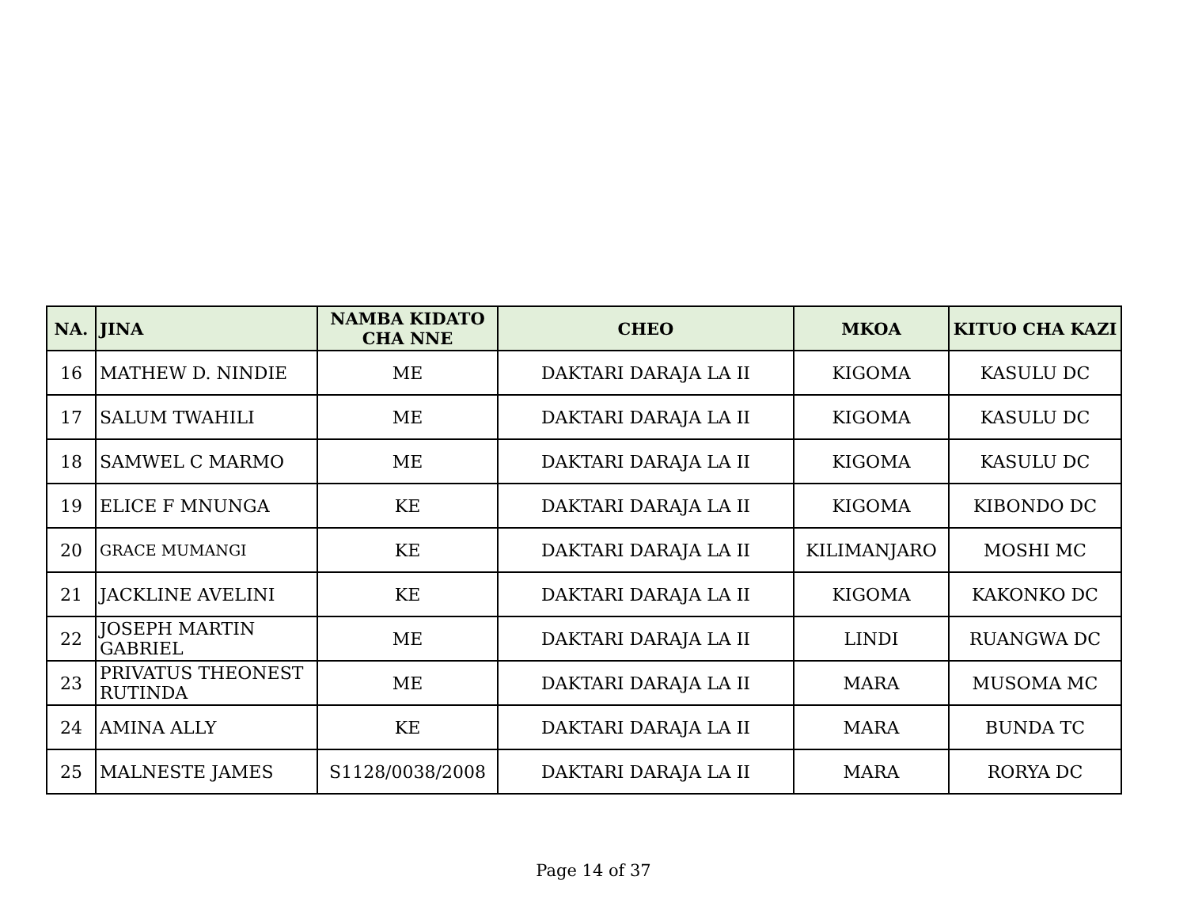| NA. | JINA | NAMBA KIDATO CHA NNE | CHEO | MKOA | KITUO CHA KAZI |
| --- | --- | --- | --- | --- | --- |
| 16 | MATHEW D. NINDIE | ME | DAKTARI DARAJA LA II | KIGOMA | KASULU DC |
| 17 | SALUM TWAHILI | ME | DAKTARI DARAJA LA II | KIGOMA | KASULU DC |
| 18 | SAMWEL C MARMO | ME | DAKTARI DARAJA LA II | KIGOMA | KASULU DC |
| 19 | ELICE F MNUNGA | KE | DAKTARI DARAJA LA II | KIGOMA | KIBONDO DC |
| 20 | GRACE MUMANGI | KE | DAKTARI DARAJA LA II | KILIMANJARO | MOSHI MC |
| 21 | JACKLINE AVELINI | KE | DAKTARI DARAJA LA II | KIGOMA | KAKONKO DC |
| 22 | JOSEPH MARTIN GABRIEL | ME | DAKTARI DARAJA LA II | LINDI | RUANGWA DC |
| 23 | PRIVATUS THEONEST RUTINDA | ME | DAKTARI DARAJA LA II | MARA | MUSOMA MC |
| 24 | AMINA ALLY | KE | DAKTARI DARAJA LA II | MARA | BUNDA TC |
| 25 | MALNESTE JAMES | S1128/0038/2008 | DAKTARI DARAJA LA II | MARA | RORYA DC |
Page 14 of 37